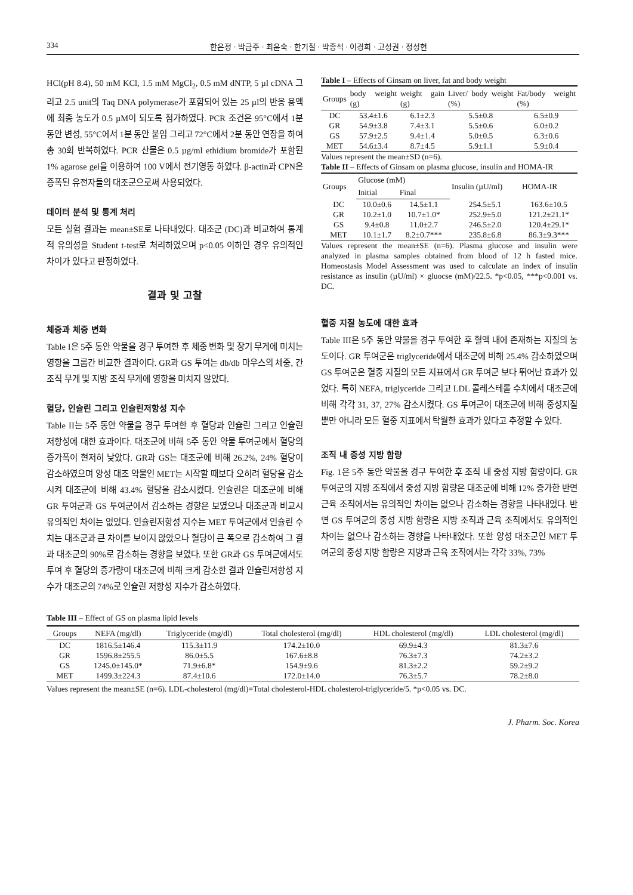334 한은정 · 박금주 · 최윤숙 · 한기철 · 박종석 · 이경희 · 고성권 · 정성현
HCl(pH 8.4), 50 mM KCl, 1.5 mM MgCl<sub>2</sub>, 0.5 mM dNTP, 5 µl cDNA 그리고 2.5 unit의 Taq DNA polymerase가 포함되어 있는 25 µl의 반응 용액에 최종 농도가 0.5 µM이 되도록 첨가하였다. PCR 조건은 95°C에서 1분 동안 변성, 55°C에서 1분 동안 붙임 그리고 72°C에서 2분 동안 연장을 하여 총 30회 반복하였다. PCR 산물은 0.5 µg/ml ethidium bromide가 포함된 1% agarose gel을 이용하여 100 V에서 전기영동 하였다. β-actin과 CPN은 증폭된 유전자들의 대조군으로써 사용되었다.
데이터 분석 및 통계 처리
모든 실험 결과는 mean±SE로 나타내었다. 대조군 (DC)과 비교하여 통계적 유의성을 Student t-test로 처리하였으며 p<0.05 이하인 경우 유의적인 차이가 있다고 판정하였다.
결과 및 고찰
체중과 체중 변화
Table I은 5주 동안 약물을 경구 투여한 후 체중 변화 및 장기 무게에 미치는 영향을 그룹간 비교한 결과이다. GR과 GS 투여는 db/db 마우스의 체중, 간조직 무게 및 지방 조직 무게에 영향을 미치지 않았다.
혈당, 인슐린 그리고 인슐린저항성 지수
Table II는 5주 동안 약물을 경구 투여한 후 혈당과 인슐린 그리고 인슐린 저항성에 대한 효과이다. 대조군에 비해 5주 동안 약물 투여군에서 혈당의 증가폭이 현저히 낮았다. GR과 GS는 대조군에 비해 26.2%, 24% 혈당이 감소하였으며 양성 대조 약물인 MET는 시작할 때보다 오히려 혈당을 감소시켜 대조군에 비해 43.4% 혈당을 감소시켰다. 인슐린은 대조군에 비해 GR 투여군과 GS 투여군에서 감소하는 경향은 보였으나 대조군과 비교시 유의적인 차이는 없었다. 인슐린저항성 지수는 MET 투여군에서 인슐린 수치는 대조군과 큰 차이를 보이지 않았으나 혈당이 큰 폭으로 감소하여 그 결과 대조군의 90%로 감소하는 경향을 보였다. 또한 GR과 GS 투여군에서도 투여 후 혈당의 증가량이 대조군에 비해 크게 감소한 결과 인슐린저항성 지수가 대조군의 74%로 인슐린 저항성 지수가 감소하였다.
Table I – Effects of Ginsam on liver, fat and body weight
| Groups | body weight (g) | weight gain (g) | Liver/ body weight (%) | Fat/body weight (%) |
| --- | --- | --- | --- | --- |
| DC | 53.4±1.6 | 6.1±2.3 | 5.5±0.8 | 6.5±0.9 |
| GR | 54.9±3.8 | 7.4±3.1 | 5.5±0.6 | 6.0±0.2 |
| GS | 57.9±2.5 | 9.4±1.4 | 5.0±0.5 | 6.3±0.6 |
| MET | 54.6±3.4 | 8.7±4.5 | 5.9±1.1 | 5.9±0.4 |
Values represent the mean±SD (n=6).
Table II – Effects of Ginsam on plasma glucose, insulin and HOMA-IR
| Groups | Glucose (mM) | | Insulin (µU/ml) | HOMA-IR |
| --- | --- | --- | --- | --- |
| | Initial | Final | | |
| DC | 10.0±0.6 | 14.5±1.1 | 254.5±5.1 | 163.6±10.5 |
| GR | 10.2±1.0 | 10.7±1.0* | 252.9±5.0 | 121.2±21.1* |
| GS | 9.4±0.8 | 11.0±2.7 | 246.5±2.0 | 120.4±29.1* |
| MET | 10.1±1.7 | 8.2±0.7*** | 235.8±6.8 | 86.3±9.3*** |
Values represent the mean±SE (n=6). Plasma glucose and insulin were analyzed in plasma samples obtained from blood of 12 h fasted mice. Homeostasis Model Assessment was used to calculate an index of insulin resistance as insulin (µU/ml) × gluocse (mM)/22.5. *p<0.05, ***p<0.001 vs. DC.
혈중 지질 농도에 대한 효과
Table III은 5주 동안 약물을 경구 투여한 후 혈액 내에 존재하는 지질의 농도이다. GR 투여군은 triglyceride에서 대조군에 비해 25.4% 감소하였으며 GS 투여군은 혈중 지질의 모든 지표에서 GR 투여군 보다 뛰어난 효과가 있었다. 특히 NEFA, triglyceride 그리고 LDL 콜레스테롤 수치에서 대조군에 비해 각각 31, 37, 27% 감소시켰다. GS 투여군이 대조군에 비해 중성지질뿐만 아니라 모든 혈중 지표에서 탁월한 효과가 있다고 추정할 수 있다.
조직 내 중성 지방 함량
Fig. 1은 5주 동안 약물을 경구 투여한 후 조직 내 중성 지방 함량이다. GR 투여군의 지방 조직에서 중성 지방 함량은 대조군에 비해 12% 증가한 반면 근육 조직에서는 유의적인 차이는 없으나 감소하는 경향을 나타내었다. 반면 GS 투여군의 중성 지방 함량은 지방 조직과 근육 조직에서도 유의적인 차이는 없으나 감소하는 경향을 나타내었다. 또한 양성 대조군인 MET 투여군의 중성 지방 함량은 지방과 근육 조직에서는 각각 33%, 73%
Table III – Effect of GS on plasma lipid levels
| Groups | NEFA (mg/dl) | Triglyceride (mg/dl) | Total cholesterol (mg/dl) | HDL cholesterol (mg/dl) | LDL cholesterol (mg/dl) |
| --- | --- | --- | --- | --- | --- |
| DC | 1816.5±146.4 | 115.3±11.9 | 174.2±10.0 | 69.9±4.3 | 81.3±7.6 |
| GR | 1596.8±255.5 | 86.0±5.5 | 167.6±8.8 | 76.3±7.3 | 74.2±3.2 |
| GS | 1245.0±145.0* | 71.9±6.8* | 154.9±9.6 | 81.3±2.2 | 59.2±9.2 |
| MET | 1499.3±224.3 | 87.4±10.6 | 172.0±14.0 | 76.3±5.7 | 78.2±8.0 |
Values represent the mean±SE (n=6). LDL-cholesterol (mg/dl)=Total cholesterol-HDL cholesterol-triglyceride/5. *p<0.05 vs. DC.
J. Pharm. Soc. Korea